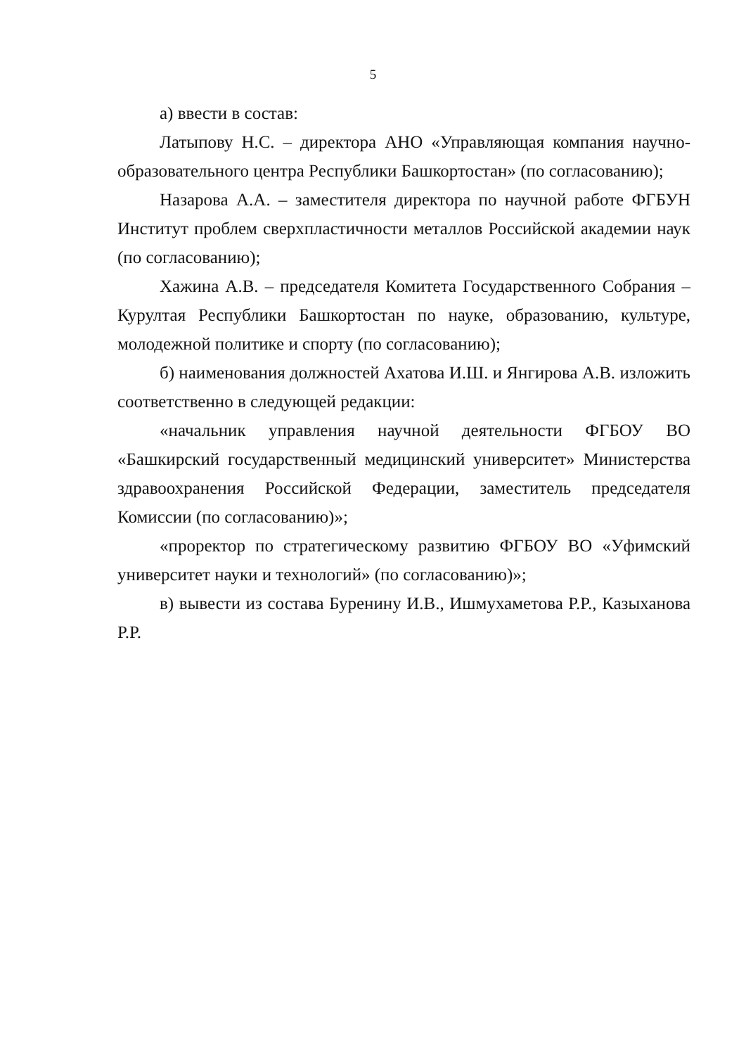5
а) ввести в состав:
Латыпову Н.С. – директора АНО «Управляющая компания научно-образовательного центра Республики Башкортостан» (по согласованию);
Назарова А.А. – заместителя директора по научной работе ФГБУН Институт проблем сверхпластичности металлов Российской академии наук (по согласованию);
Хажина А.В. – председателя Комитета Государственного Собрания – Курултая Республики Башкортостан по науке, образованию, культуре, молодежной политике и спорту (по согласованию);
б) наименования должностей Ахатова И.Ш. и Янгирова А.В. изложить соответственно в следующей редакции:
«начальник управления научной деятельности ФГБОУ ВО «Башкирский государственный медицинский университет» Министерства здравоохранения Российской Федерации, заместитель председателя Комиссии (по согласованию)»;
«проректор по стратегическому развитию ФГБОУ ВО «Уфимский университет науки и технологий» (по согласованию)»;
в) вывести из состава Буренину И.В., Ишмухаметова Р.Р., Казыханова Р.Р.